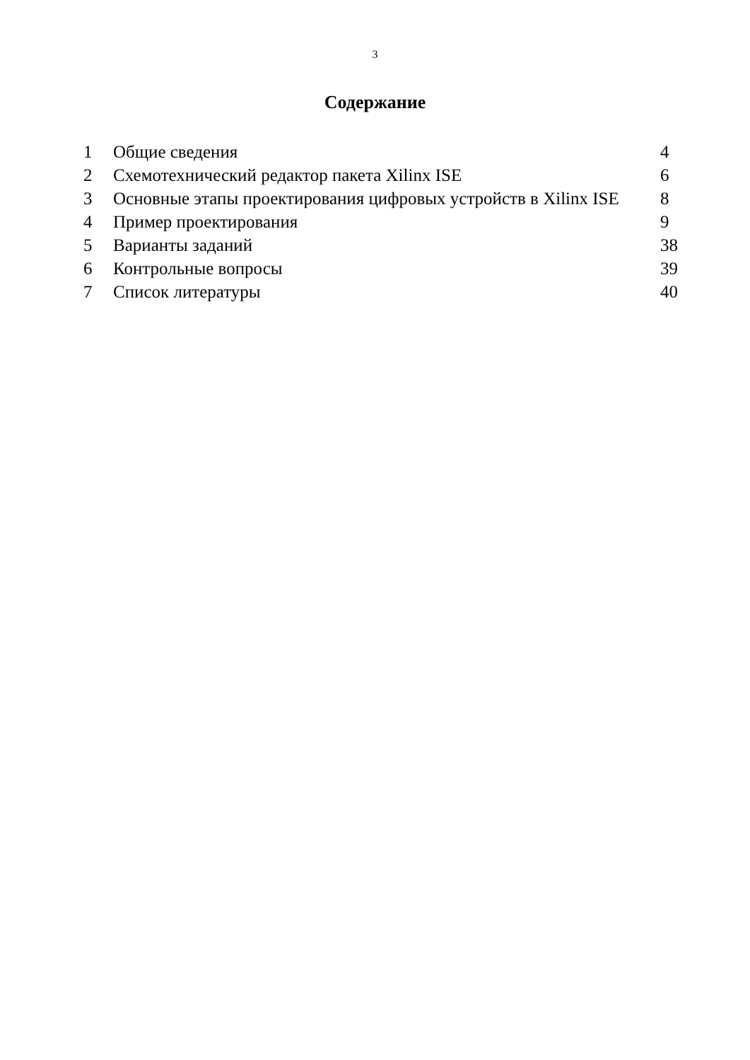3
Содержание
| 1 | Общие сведения | 4 |
| 2 | Схемотехнический редактор пакета Xilinx ISE | 6 |
| 3 | Основные этапы проектирования цифровых устройств в Xilinx ISE | 8 |
| 4 | Пример проектирования | 9 |
| 5 | Варианты заданий | 38 |
| 6 | Контрольные вопросы | 39 |
| 7 | Список литературы | 40 |